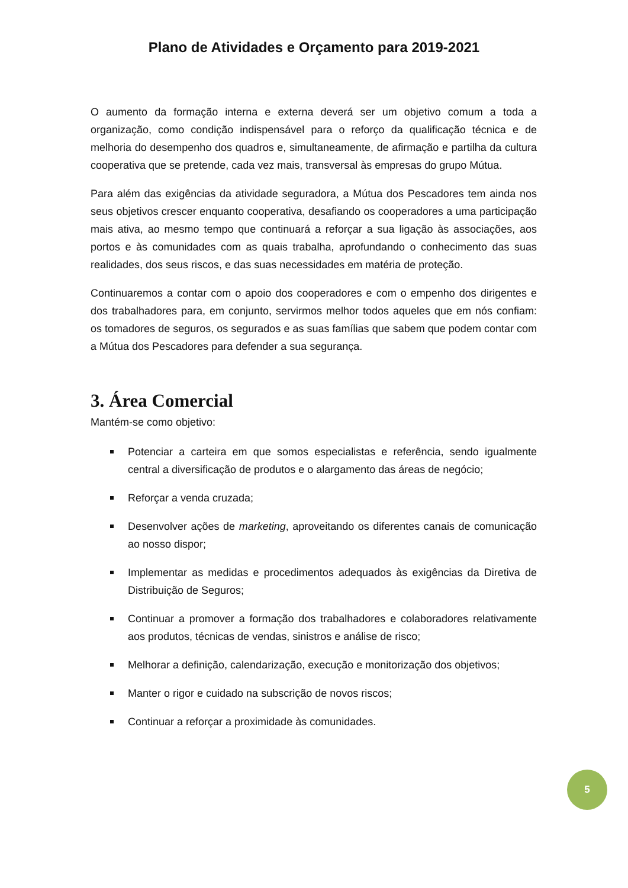Plano de Atividades e Orçamento para 2019-2021
O aumento da formação interna e externa deverá ser um objetivo comum a toda a organização, como condição indispensável para o reforço da qualificação técnica e de melhoria do desempenho dos quadros e, simultaneamente, de afirmação e partilha da cultura cooperativa que se pretende, cada vez mais, transversal às empresas do grupo Mútua.
Para além das exigências da atividade seguradora, a Mútua dos Pescadores tem ainda nos seus objetivos crescer enquanto cooperativa, desafiando os cooperadores a uma participação mais ativa, ao mesmo tempo que continuará a reforçar a sua ligação às associações, aos portos e às comunidades com as quais trabalha, aprofundando o conhecimento das suas realidades, dos seus riscos, e das suas necessidades em matéria de proteção.
Continuaremos a contar com o apoio dos cooperadores e com o empenho dos dirigentes e dos trabalhadores para, em conjunto, servirmos melhor todos aqueles que em nós confiam: os tomadores de seguros, os segurados e as suas famílias que sabem que podem contar com a Mútua dos Pescadores para defender a sua segurança.
3. Área Comercial
Mantém-se como objetivo:
Potenciar a carteira em que somos especialistas e referência, sendo igualmente central a diversificação de produtos e o alargamento das áreas de negócio;
Reforçar a venda cruzada;
Desenvolver ações de marketing, aproveitando os diferentes canais de comunicação ao nosso dispor;
Implementar as medidas e procedimentos adequados às exigências da Diretiva de Distribuição de Seguros;
Continuar a promover a formação dos trabalhadores e colaboradores relativamente aos produtos, técnicas de vendas, sinistros e análise de risco;
Melhorar a definição, calendarização, execução e monitorização dos objetivos;
Manter o rigor e cuidado na subscrição de novos riscos;
Continuar a reforçar a proximidade às comunidades.
5